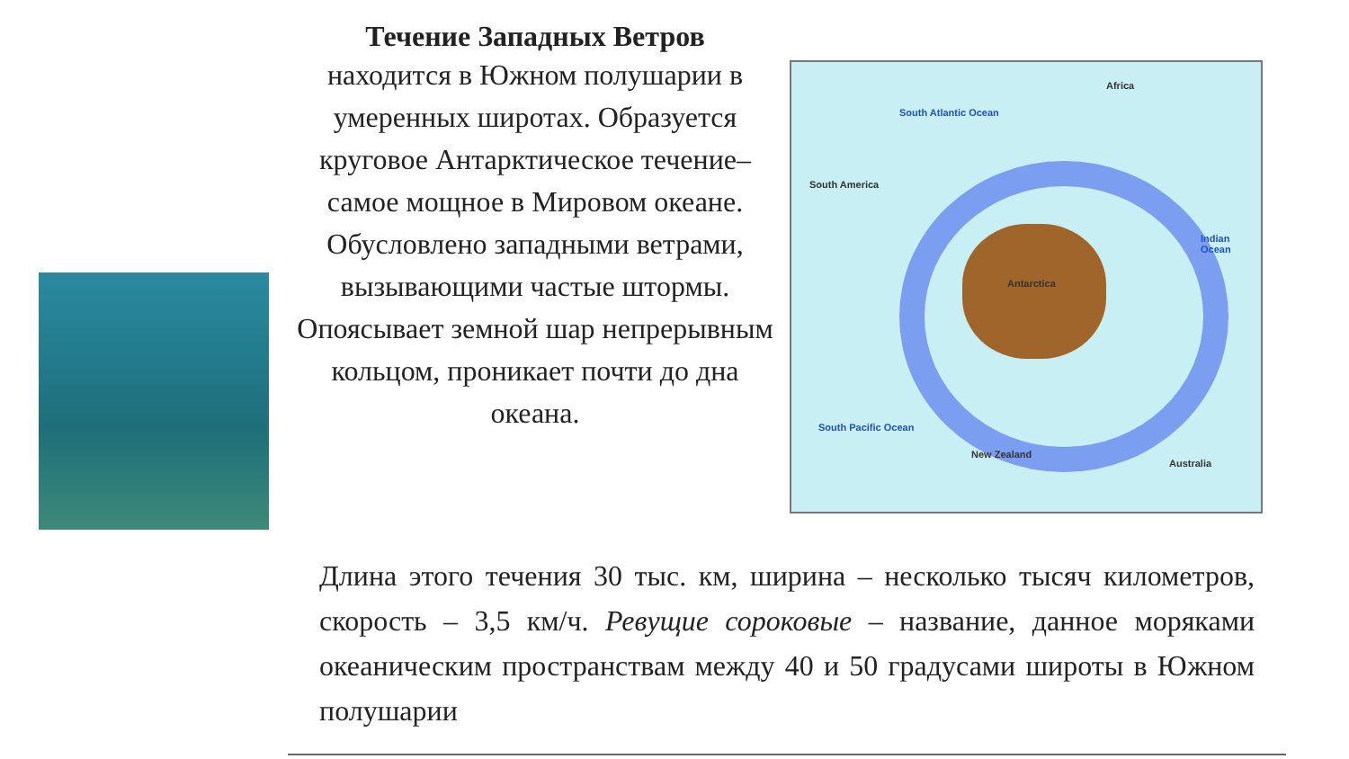Течение Западных Ветров
находится в Южном полушарии в умеренных широтах. Образуется круговое Антарктическое течение– самое мощное в Мировом океане. Обусловлено западными ветрами, вызывающими частые штормы. Опоясывает земной шар непрерывным кольцом, проникает почти до дна океана.
South Atlantic Ocean
South Pacific Ocean
Indian Ocean
Antarctica
Australia
South America
Africa
New Zealand
Длина этого течения 30 тыс. км, ширина – несколько тысяч километров, скорость – 3,5 км/ч. Ревущие сороковые – название, данное моряками океаническим пространствам между 40 и 50 градусами широты в Южном полушарии